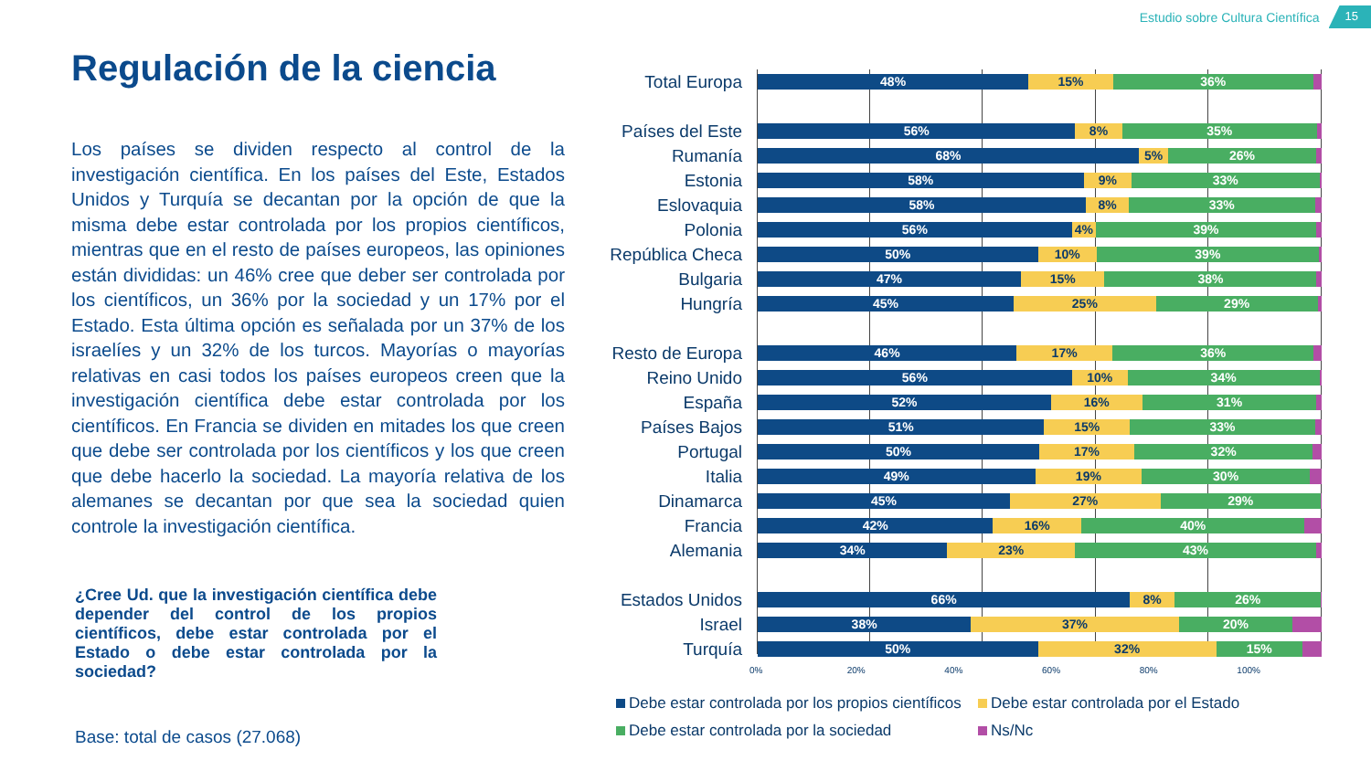Estudio sobre Cultura Científica 15
Regulación de la ciencia
Los países se dividen respecto al control de la investigación científica. En los países del Este, Estados Unidos y Turquía se decantan por la opción de que la misma debe estar controlada por los propios científicos, mientras que en el resto de países europeos, las opiniones están divididas: un 46% cree que deber ser controlada por los científicos, un 36% por la sociedad y un 17% por el Estado. Esta última opción es señalada por un 37% de los israelíes y un 32% de los turcos. Mayorías o mayorías relativas en casi todos los países europeos creen que la investigación científica debe estar controlada por los científicos. En Francia se dividen en mitades los que creen que debe ser controlada por los científicos y los que creen que debe hacerlo la sociedad. La mayoría relativa de los alemanes se decantan por que sea la sociedad quien controle la investigación científica.
¿Cree Ud. que la investigación científica debe depender del control de los propios científicos, debe estar controlada por el Estado o debe estar controlada por la sociedad?
Base: total de casos (27.068)
Total Europa
48% 15% 36%
Países del Este
56% 8% 35%
Rumanía
68% 5% 26%
Estonia
58% 9% 33%
Eslovaquia
58% 8% 33%
Polonia
56% 4% 39%
República Checa
50% 10% 39%
Bulgaria
47% 15% 38%
Hungría
45% 25% 29%
Resto de Europa
46% 17% 36%
Reino Unido
56% 10% 34%
España
52% 16% 31%
Países Bajos
51% 15% 33%
Portugal
50% 17% 32%
Italia
49% 19% 30%
Dinamarca
45% 27% 29%
Francia
42% 16% 40%
Alemania
34% 23% 43%
Estados Unidos
66% 8% 26%
Israel
38% 37% 20%
Turquía
50% 32% 15%
0% 20% 40% 60% 80% 100%
Debe estar controlada por los propios científicos
Debe estar controlada por el Estado
Debe estar controlada por la sociedad
Ns/Nc